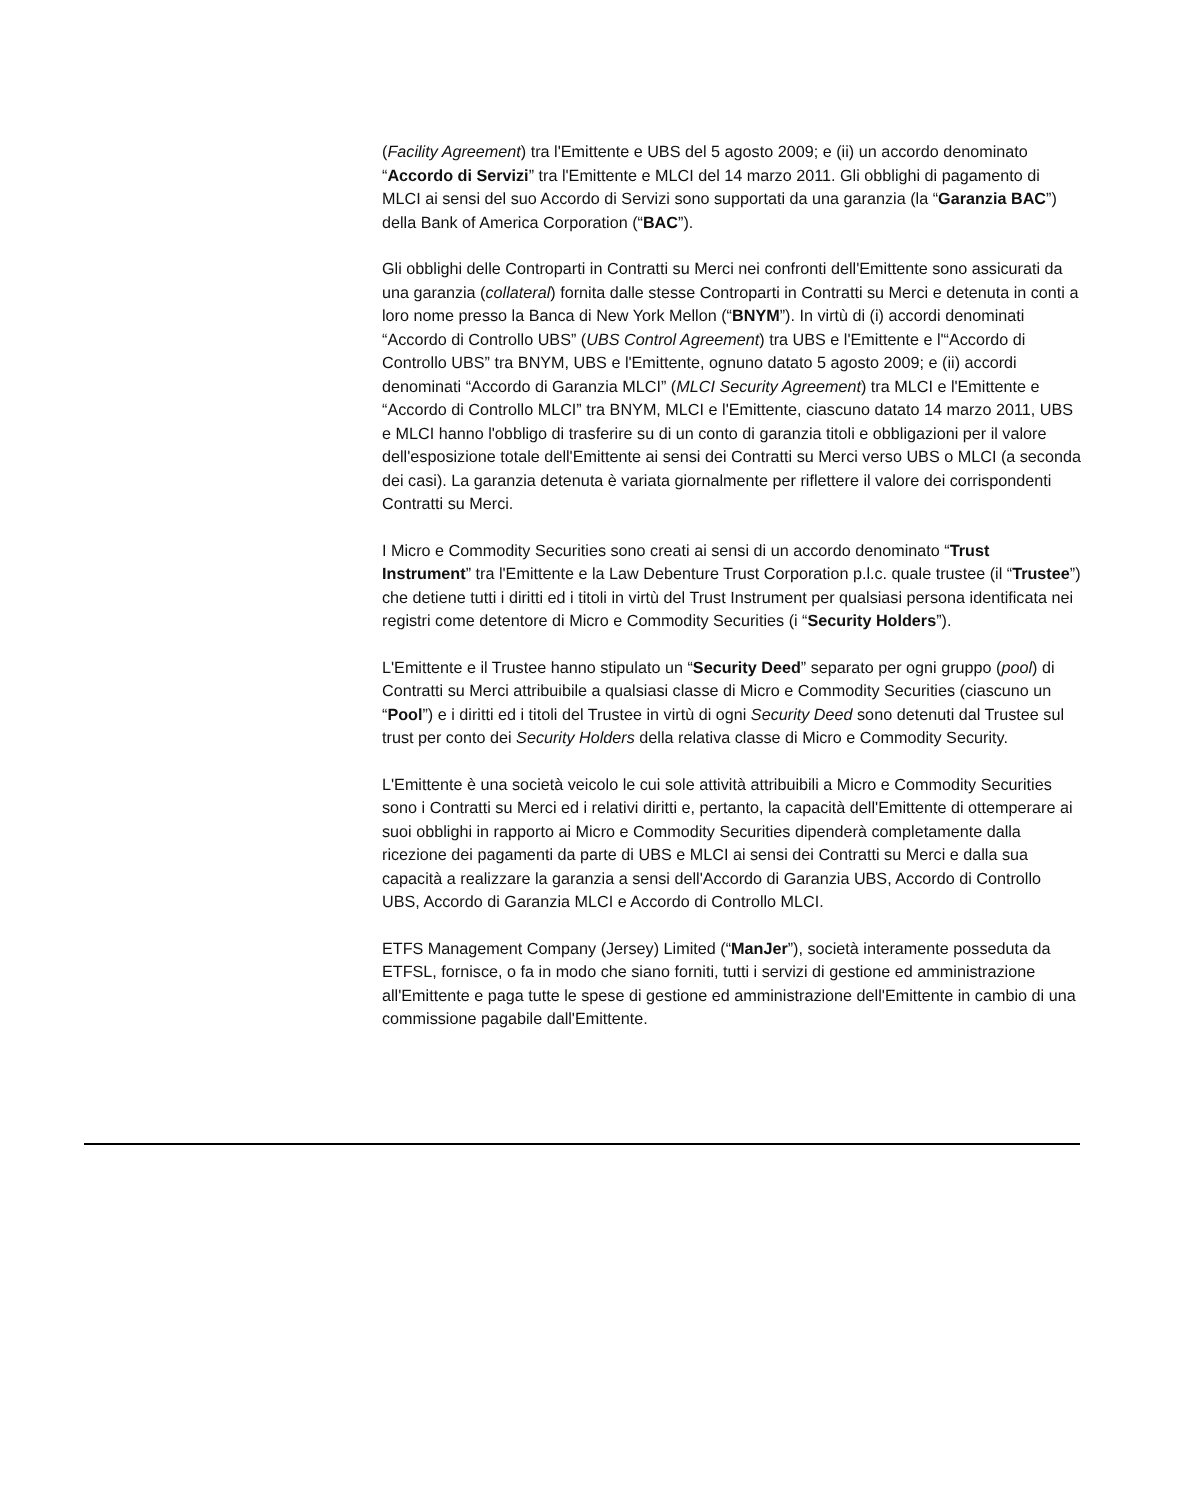(Facility Agreement) tra l'Emittente e UBS del 5 agosto 2009; e (ii) un accordo denominato “Accordo di Servizi” tra l'Emittente e MLCI del 14 marzo 2011. Gli obblighi di pagamento di MLCI ai sensi del suo Accordo di Servizi sono supportati da una garanzia (la “Garanzia BAC”) della Bank of America Corporation (“BAC”).
Gli obblighi delle Controparti in Contratti su Merci nei confronti dell'Emittente sono assicurati da una garanzia (collateral) fornita dalle stesse Controparti in Contratti su Merci e detenuta in conti a loro nome presso la Banca di New York Mellon (“BNYM”). In virtù di (i) accordi denominati “Accordo di Controllo UBS” (UBS Control Agreement) tra UBS e l'Emittente e l'“Accordo di Controllo UBS” tra BNYM, UBS e l'Emittente, ognuno datato 5 agosto 2009; e (ii) accordi denominati “Accordo di Garanzia MLCI” (MLCI Security Agreement) tra MLCI e l'Emittente e “Accordo di Controllo MLCI” tra BNYM, MLCI e l'Emittente, ciascuno datato 14 marzo 2011, UBS e MLCI hanno l'obbligo di trasferire su di un conto di garanzia titoli e obbligazioni per il valore dell'esposizione totale dell'Emittente ai sensi dei Contratti su Merci verso UBS o MLCI (a seconda dei casi). La garanzia detenuta è variata giornalmente per riflettere il valore dei corrispondenti Contratti su Merci.
I Micro e Commodity Securities sono creati ai sensi di un accordo denominato “Trust Instrument” tra l'Emittente e la Law Debenture Trust Corporation p.l.c. quale trustee (il “Trustee”) che detiene tutti i diritti ed i titoli in virtù del Trust Instrument per qualsiasi persona identificata nei registri come detentore di Micro e Commodity Securities (i “Security Holders”).
L'Emittente e il Trustee hanno stipulato un “Security Deed” separato per ogni gruppo (pool) di Contratti su Merci attribuibile a qualsiasi classe di Micro e Commodity Securities (ciascuno un “Pool”) e i diritti ed i titoli del Trustee in virtù di ogni Security Deed sono detenuti dal Trustee sul trust per conto dei Security Holders della relativa classe di Micro e Commodity Security.
L'Emittente è una società veicolo le cui sole attività attribuibili a Micro e Commodity Securities sono i Contratti su Merci ed i relativi diritti e, pertanto, la capacità dell'Emittente di ottemperare ai suoi obblighi in rapporto ai Micro e Commodity Securities dipenderà completamente dalla ricezione dei pagamenti da parte di UBS e MLCI ai sensi dei Contratti su Merci e dalla sua capacità a realizzare la garanzia a sensi dell'Accordo di Garanzia UBS, Accordo di Controllo UBS, Accordo di Garanzia MLCI e Accordo di Controllo MLCI.
ETFS Management Company (Jersey) Limited (“ManJer”), società interamente posseduta da ETFSL, fornisce, o fa in modo che siano forniti, tutti i servizi di gestione ed amministrazione all'Emittente e paga tutte le spese di gestione ed amministrazione dell'Emittente in cambio di una commissione pagabile dall'Emittente.